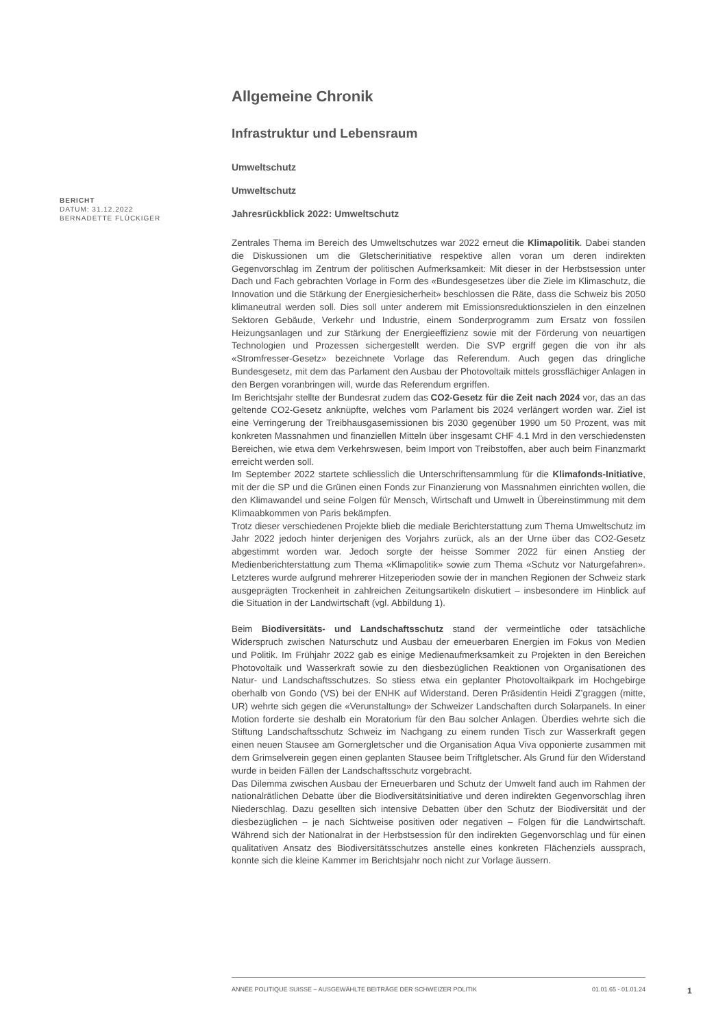BERICHT
DATUM: 31.12.2022
BERNADETTE FLÜCKIGER
Allgemeine Chronik
Infrastruktur und Lebensraum
Umweltschutz
Umweltschutz
Jahresrückblick 2022: Umweltschutz
Zentrales Thema im Bereich des Umweltschutzes war 2022 erneut die Klimapolitik. Dabei standen die Diskussionen um die Gletscherinitiative respektive allen voran um deren indirekten Gegenvorschlag im Zentrum der politischen Aufmerksamkeit: Mit dieser in der Herbstsession unter Dach und Fach gebrachten Vorlage in Form des «Bundesgesetzes über die Ziele im Klimaschutz, die Innovation und die Stärkung der Energiesicherheit» beschlossen die Räte, dass die Schweiz bis 2050 klimaneutral werden soll. Dies soll unter anderem mit Emissionsreduktionszielen in den einzelnen Sektoren Gebäude, Verkehr und Industrie, einem Sonderprogramm zum Ersatz von fossilen Heizungsanlagen und zur Stärkung der Energieeffizienz sowie mit der Förderung von neuartigen Technologien und Prozessen sichergestellt werden. Die SVP ergriff gegen die von ihr als «Stromfresser-Gesetz» bezeichnete Vorlage das Referendum. Auch gegen das dringliche Bundesgesetz, mit dem das Parlament den Ausbau der Photovoltaik mittels grossflächiger Anlagen in den Bergen voranbringen will, wurde das Referendum ergriffen.
Im Berichtsjahr stellte der Bundesrat zudem das CO2-Gesetz für die Zeit nach 2024 vor, das an das geltende CO2-Gesetz anknüpfte, welches vom Parlament bis 2024 verlängert worden war. Ziel ist eine Verringerung der Treibhausgasemissionen bis 2030 gegenüber 1990 um 50 Prozent, was mit konkreten Massnahmen und finanziellen Mitteln über insgesamt CHF 4.1 Mrd in den verschiedensten Bereichen, wie etwa dem Verkehrswesen, beim Import von Treibstoffen, aber auch beim Finanzmarkt erreicht werden soll.
Im September 2022 startete schliesslich die Unterschriftensammlung für die Klimafonds-Initiative, mit der die SP und die Grünen einen Fonds zur Finanzierung von Massnahmen einrichten wollen, die den Klimawandel und seine Folgen für Mensch, Wirtschaft und Umwelt in Übereinstimmung mit dem Klimaabkommen von Paris bekämpfen.
Trotz dieser verschiedenen Projekte blieb die mediale Berichterstattung zum Thema Umweltschutz im Jahr 2022 jedoch hinter derjenigen des Vorjahrs zurück, als an der Urne über das CO2-Gesetz abgestimmt worden war. Jedoch sorgte der heisse Sommer 2022 für einen Anstieg der Medienberichterstattung zum Thema «Klimapolitik» sowie zum Thema «Schutz vor Naturgefahren». Letzteres wurde aufgrund mehrerer Hitzeperioden sowie der in manchen Regionen der Schweiz stark ausgeprägten Trockenheit in zahlreichen Zeitungsartikeln diskutiert – insbesondere im Hinblick auf die Situation in der Landwirtschaft (vgl. Abbildung 1).
Beim Biodiversitäts- und Landschaftsschutz stand der vermeintliche oder tatsächliche Widerspruch zwischen Naturschutz und Ausbau der erneuerbaren Energien im Fokus von Medien und Politik. Im Frühjahr 2022 gab es einige Medienaufmerksamkeit zu Projekten in den Bereichen Photovoltaik und Wasserkraft sowie zu den diesbezüglichen Reaktionen von Organisationen des Natur- und Landschaftsschutzes. So stiess etwa ein geplanter Photovoltaikpark im Hochgebirge oberhalb von Gondo (VS) bei der ENHK auf Widerstand. Deren Präsidentin Heidi Z’graggen (mitte, UR) wehrte sich gegen die «Verunstaltung» der Schweizer Landschaften durch Solarpanels. In einer Motion forderte sie deshalb ein Moratorium für den Bau solcher Anlagen. Überdies wehrte sich die Stiftung Landschaftsschutz Schweiz im Nachgang zu einem runden Tisch zur Wasserkraft gegen einen neuen Stausee am Gornergletscher und die Organisation Aqua Viva opponierte zusammen mit dem Grimselverein gegen einen geplanten Stausee beim Triftgletscher. Als Grund für den Widerstand wurde in beiden Fällen der Landschaftsschutz vorgebracht.
Das Dilemma zwischen Ausbau der Erneuerbaren und Schutz der Umwelt fand auch im Rahmen der nationalrätlichen Debatte über die Biodiversitätsinitiative und deren indirekten Gegenvorschlag ihren Niederschlag. Dazu gesellten sich intensive Debatten über den Schutz der Biodiversität und der diesbezüglichen – je nach Sichtweise positiven oder negativen – Folgen für die Landwirtschaft. Während sich der Nationalrat in der Herbstsession für den indirekten Gegenvorschlag und für einen qualitativen Ansatz des Biodiversitätsschutzes anstelle eines konkreten Flächenziels aussprach, konnte sich die kleine Kammer im Berichtsjahr noch nicht zur Vorlage äussern.
ANNÉE POLITIQUE SUISSE – AUSGEWÄHLTE BEITRÄGE DER SCHWEIZER POLITIK 01.01.65 - 01.01.24
1